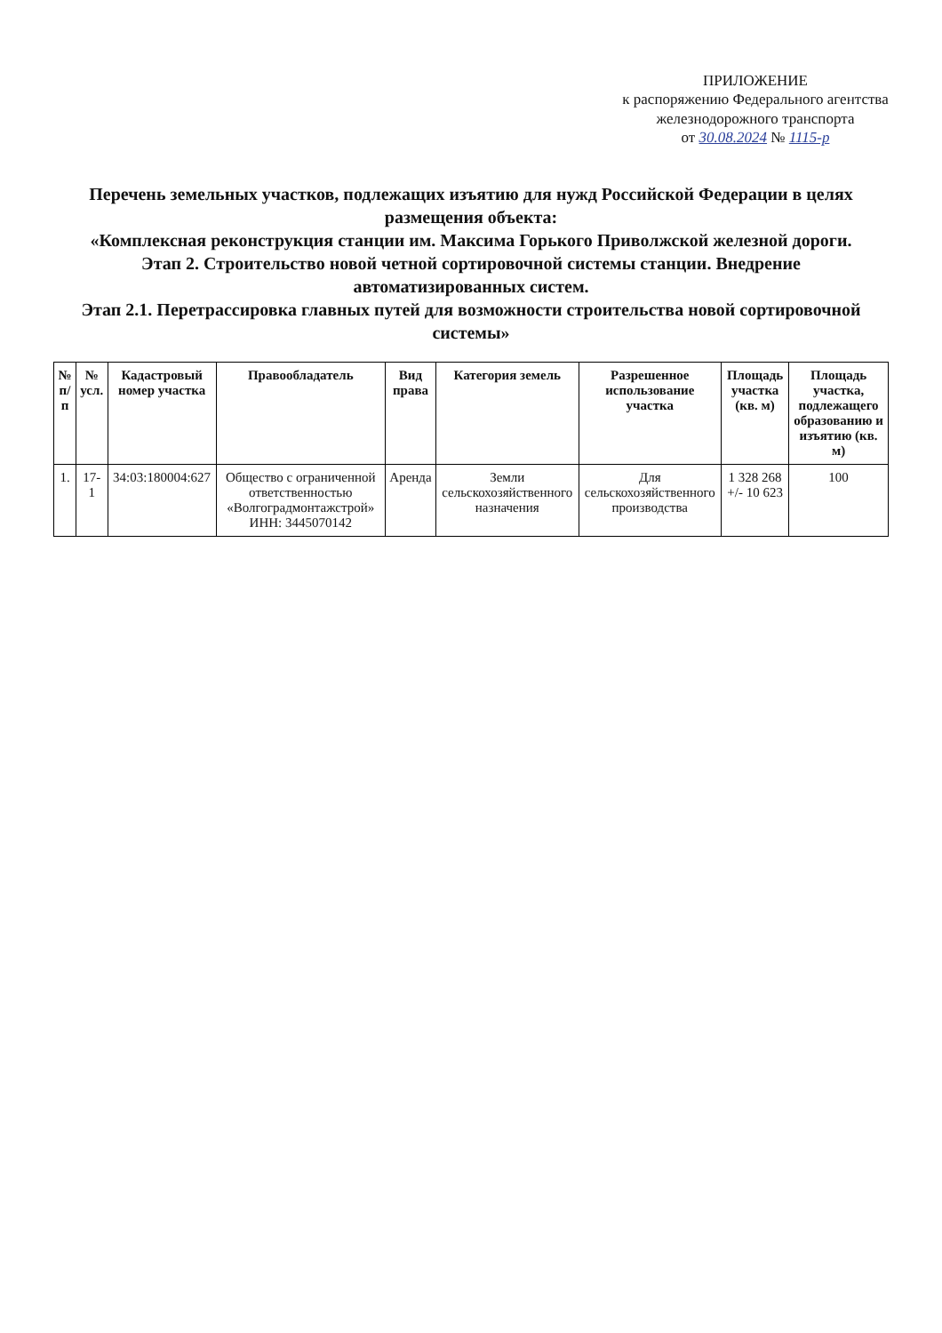ПРИЛОЖЕНИЕ
к распоряжению Федерального агентства
железнодорожного транспорта
от 30.08.2024 № 1115-р
Перечень земельных участков, подлежащих изъятию для нужд Российской Федерации в целях размещения объекта:
«Комплексная реконструкция станции им. Максима Горького Приволжской железной дороги.
Этап 2. Строительство новой четной сортировочной системы станции. Внедрение автоматизированных систем.
Этап 2.1. Перетрассировка главных путей для возможности строительства новой сортировочной системы»
| № п/п | № усл. | Кадастровый номер участка | Правообладатель | Вид права | Категория земель | Разрешенное использование участка | Площадь участка (кв. м) | Площадь участка, подлежащего образованию и изъятию (кв. м) |
| --- | --- | --- | --- | --- | --- | --- | --- | --- |
| 1. | 17-1 | 34:03:180004:627 | Общество с ограниченной ответственностью «Волгоградмонтажстрой» ИНН: 3445070142 | Аренда | Земли сельскохозяйственного назначения | Для сельскохозяйственного производства | 1 328 268 +/- 10 623 | 100 |